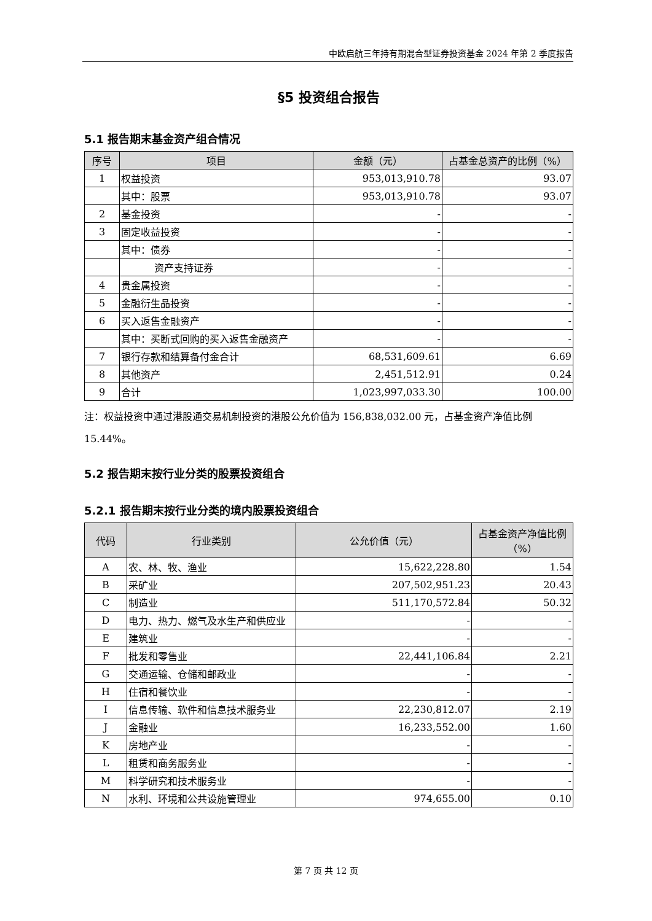中欧启航三年持有期混合型证券投资基金 2024 年第 2 季度报告
§5 投资组合报告
5.1 报告期末基金资产组合情况
| 序号 | 项目 | 金额（元） | 占基金总资产的比例（%） |
| --- | --- | --- | --- |
| 1 | 权益投资 | 953,013,910.78 | 93.07 |
| | 其中：股票 | 953,013,910.78 | 93.07 |
| 2 | 基金投资 | - | - |
| 3 | 固定收益投资 | - | - |
| | 其中：债券 | - | - |
| | 资产支持证券 | - | - |
| 4 | 贵金属投资 | - | - |
| 5 | 金融衍生品投资 | - | - |
| 6 | 买入返售金融资产 | - | - |
| | 其中：买断式回购的买入返售金融资产 | - | - |
| 7 | 银行存款和结算备付金合计 | 68,531,609.61 | 6.69 |
| 8 | 其他资产 | 2,451,512.91 | 0.24 |
| 9 | 合计 | 1,023,997,033.30 | 100.00 |
注：权益投资中通过港股通交易机制投资的港股公允价值为 156,838,032.00 元，占基金资产净值比例 15.44%。
5.2 报告期末按行业分类的股票投资组合
5.2.1 报告期末按行业分类的境内股票投资组合
| 代码 | 行业类别 | 公允价值（元） | 占基金资产净值比例（%） |
| --- | --- | --- | --- |
| A | 农、林、牧、渔业 | 15,622,228.80 | 1.54 |
| B | 采矿业 | 207,502,951.23 | 20.43 |
| C | 制造业 | 511,170,572.84 | 50.32 |
| D | 电力、热力、燃气及水生产和供应业 | - | - |
| E | 建筑业 | - | - |
| F | 批发和零售业 | 22,441,106.84 | 2.21 |
| G | 交通运输、仓储和邮政业 | - | - |
| H | 住宿和餐饮业 | - | - |
| I | 信息传输、软件和信息技术服务业 | 22,230,812.07 | 2.19 |
| J | 金融业 | 16,233,552.00 | 1.60 |
| K | 房地产业 | - | - |
| L | 租赁和商务服务业 | - | - |
| M | 科学研究和技术服务业 | - | - |
| N | 水利、环境和公共设施管理业 | 974,655.00 | 0.10 |
第 7 页 共 12 页